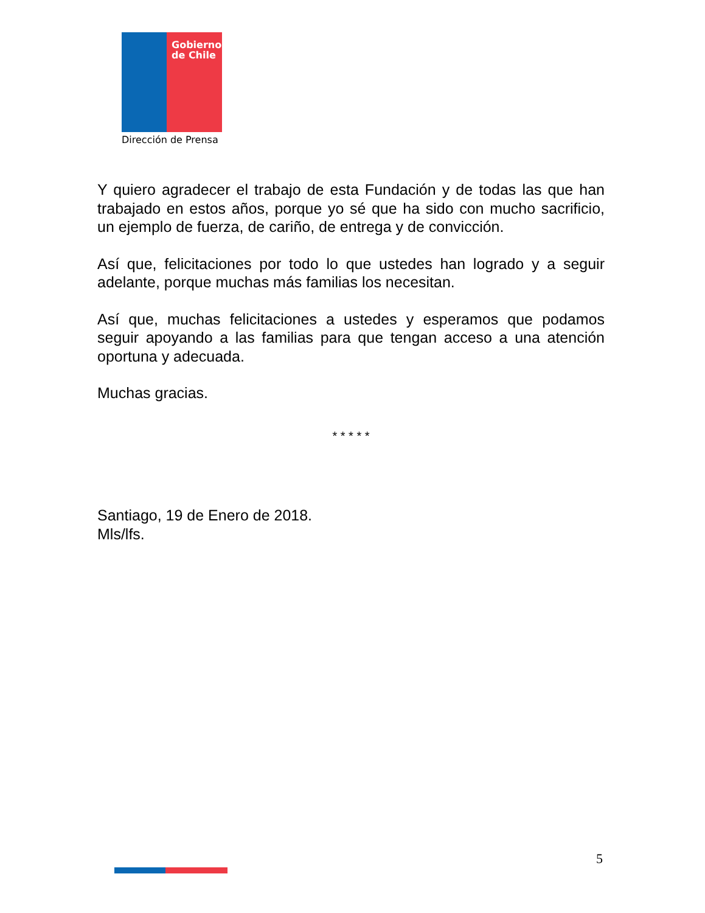Gobierno
de Chile
Dirección de Prensa
Y quiero agradecer el trabajo de esta Fundación y de todas las que han trabajado en estos años, porque yo sé que ha sido con mucho sacrificio, un ejemplo de fuerza, de cariño, de entrega y de convicción.
Así que, felicitaciones por todo lo que ustedes han logrado y a seguir adelante, porque muchas más familias los necesitan.
Así que, muchas felicitaciones a ustedes y esperamos que podamos seguir apoyando a las familias para que tengan acceso a una atención oportuna y adecuada.
Muchas gracias.
* * * * *
Santiago, 19 de Enero de 2018.
Mls/lfs.
5